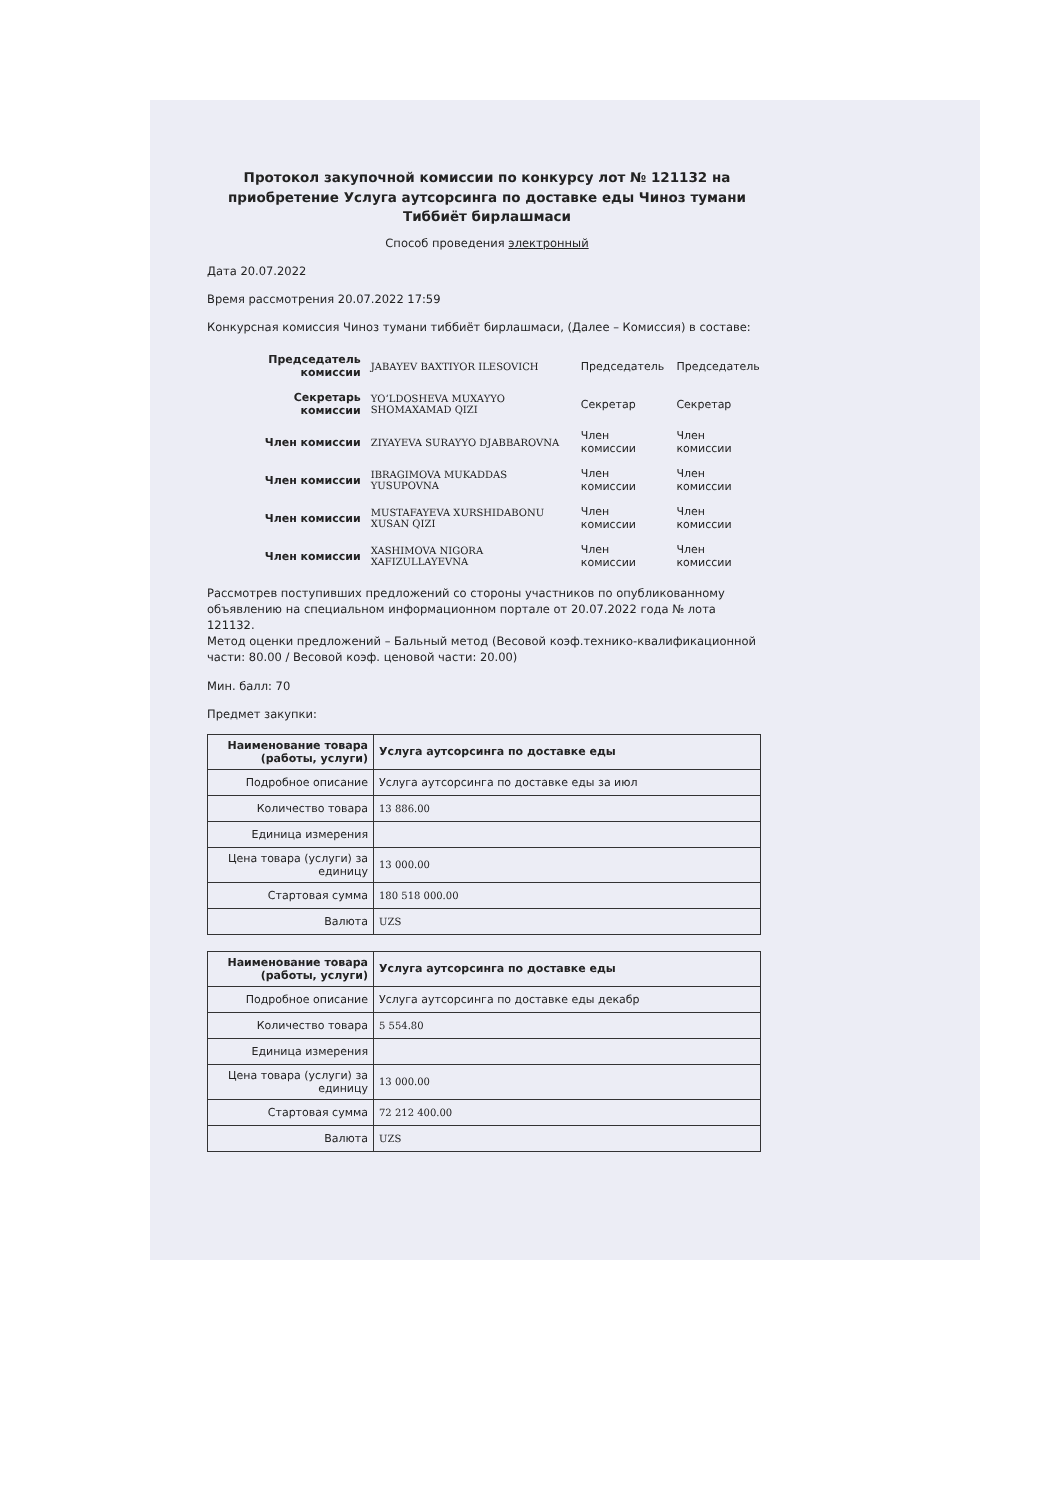Протокол закупочной комиссии по конкурсу лот № 121132 на приобретение Услуга аутсорсинга по доставке еды Чиноз тумани Тиббиёт бирлашмаси
Способ проведения электронный
Дата 20.07.2022
Время рассмотрения 20.07.2022 17:59
Конкурсная комиссия Чиноз тумани тиббиёт бирлашмаси, (Далее – Комиссия) в составе:
| Председатель комиссии | JABAYEV BAXTIYOR ILESOVICH | Председатель | Председатель |
| Секретарь комиссии | YO‘LDOSHEVA MUXAYYO SHOMAXAMAD QIZI | Секретар | Секретар |
| Член комиссии | ZIYAYEVA SURAYYO DJABBAROVNA | Член комиссии | Член комиссии |
| Член комиссии | IBRAGIMOVA MUKADDAS YUSUPOVNA | Член комиссии | Член комиссии |
| Член комиссии | MUSTAFAYEVA XURSHIDABONU XUSAN QIZI | Член комиссии | Член комиссии |
| Член комиссии | XASHIMOVA NIGORA XAFIZULLAYEVNA | Член комиссии | Член комиссии |
Рассмотрев поступивших предложений со стороны участников по опубликованному объявлению на специальном информационном портале от 20.07.2022 года № лота 121132.
Метод оценки предложений – Бальный метод (Весовой коэф.технико-квалификационной части: 80.00 / Весовой коэф. ценовой части: 20.00)
Мин. балл: 70
Предмет закупки:
| Наименование товара (работы, услуги) | Услуга аутсорсинга по доставке еды |
| Подробное описание | Услуга аутсорсинга по доставке еды за июл |
| Количество товара | 13 886.00 |
| Единица измерения | |
| Цена товара (услуги) за единицу | 13 000.00 |
| Стартовая сумма | 180 518 000.00 |
| Валюта | UZS |
| Наименование товара (работы, услуги) | Услуга аутсорсинга по доставке еды |
| Подробное описание | Услуга аутсорсинга по доставке еды декабр |
| Количество товара | 5 554.80 |
| Единица измерения | |
| Цена товара (услуги) за единицу | 13 000.00 |
| Стартовая сумма | 72 212 400.00 |
| Валюта | UZS |